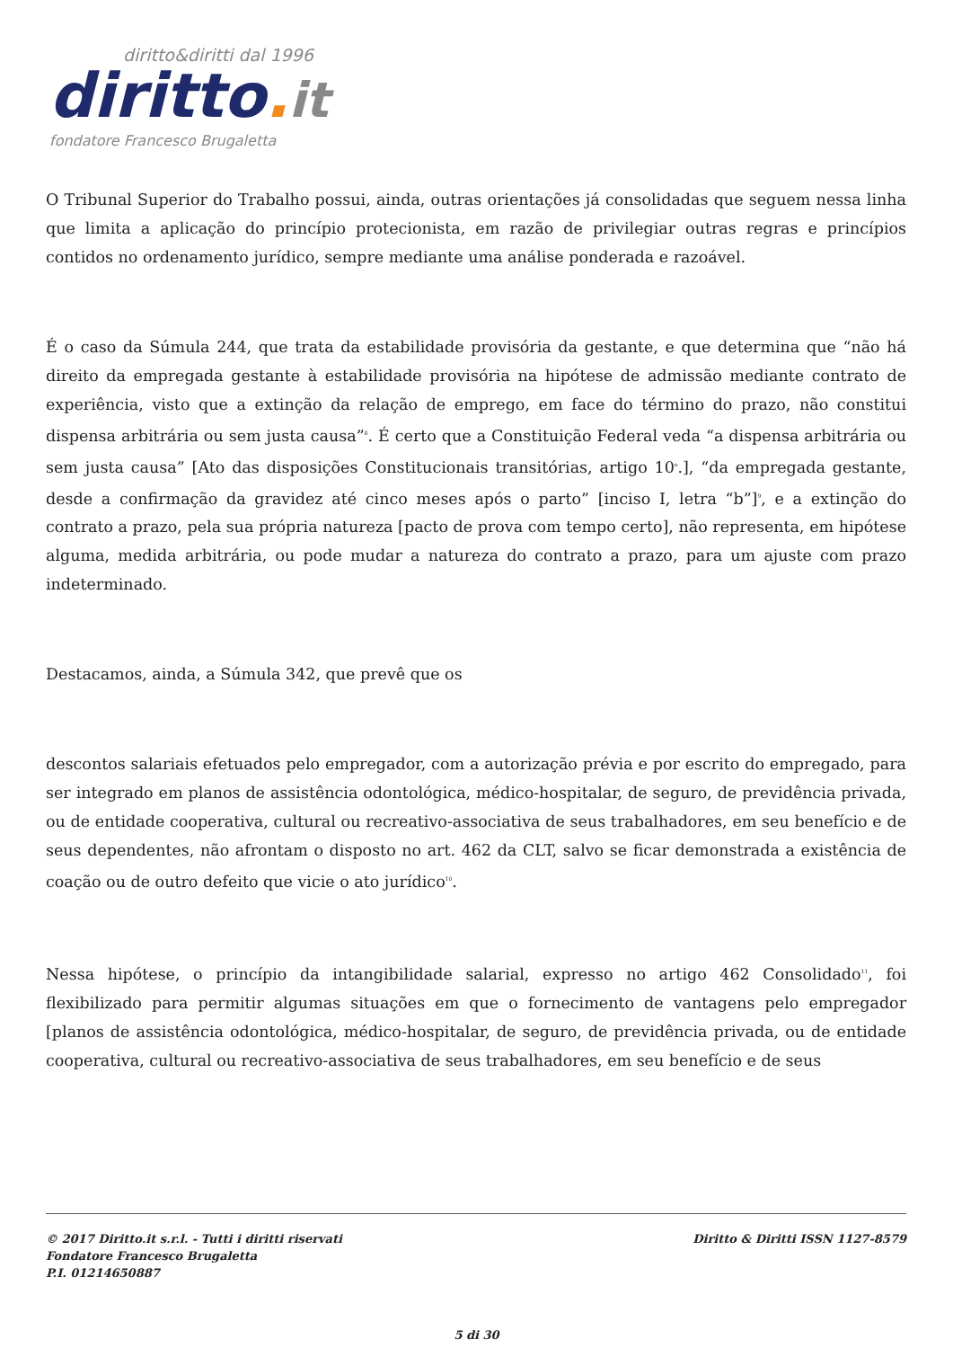diritto&diritti dal 1996
diritto. it
fondatore Francesco Brugaletta
O Tribunal Superior do Trabalho possui, ainda, outras orientações já consolidadas que seguem nessa linha que limita a aplicação do princípio protecionista, em razão de privilegiar outras regras e princípios contidos no ordenamento jurídico, sempre mediante uma análise ponderada e razoável.
É o caso da Súmula 244, que trata da estabilidade provisória da gestante, e que determina que “não há direito da empregada gestante à estabilidade provisória na hipótese de admissão mediante contrato de experiência, visto que a extinção da relação de emprego, em face do término do prazo, não constitui dispensa arbitrária ou sem justa causa”<sup>8</sup>. É certo que a Constituição Federal veda “a dispensa arbitrária ou sem justa causa” [Ato das disposições Constitucionais transitórias, artigo 10<sup>o</sup>.], “da empregada gestante, desde a confirmação da gravidez até cinco meses após o parto” [inciso I, letra “b”]<sup>9</sup>, e a extinção do contrato a prazo, pela sua própria natureza [pacto de prova com tempo certo], não representa, em hipótese alguma, medida arbitrária, ou pode mudar a natureza do contrato a prazo, para um ajuste com prazo indeterminado.
Destacamos, ainda, a Súmula 342, que prevê que os
descontos salariais efetuados pelo empregador, com a autorização prévia e por escrito do empregado, para ser integrado em planos de assistência odontológica, médico-hospitalar, de seguro, de previdência privada, ou de entidade cooperativa, cultural ou recreativo-associativa de seus trabalhadores, em seu benefício e de seus dependentes, não afrontam o disposto no art. 462 da CLT, salvo se ficar demonstrada a existência de coação ou de outro defeito que vicie o ato jurídico<sup>10</sup>.
Nessa hipótese, o princípio da intangibilidade salarial, expresso no artigo 462 Consolidado<sup>11</sup>, foi flexibilizado para permitir algumas situações em que o fornecimento de vantagens pelo empregador [planos de assistência odontológica, médico-hospitalar, de seguro, de previdência privada, ou de entidade cooperativa, cultural ou recreativo-associativa de seus trabalhadores, em seu benefício e de seus
Diritto & Diritti ISSN 1127-8579 © 2017 Diritto.it s.r.l. - Tutti i diritti riservati
Fondatore Francesco Brugaletta
P.I. 01214650887
5 di 30